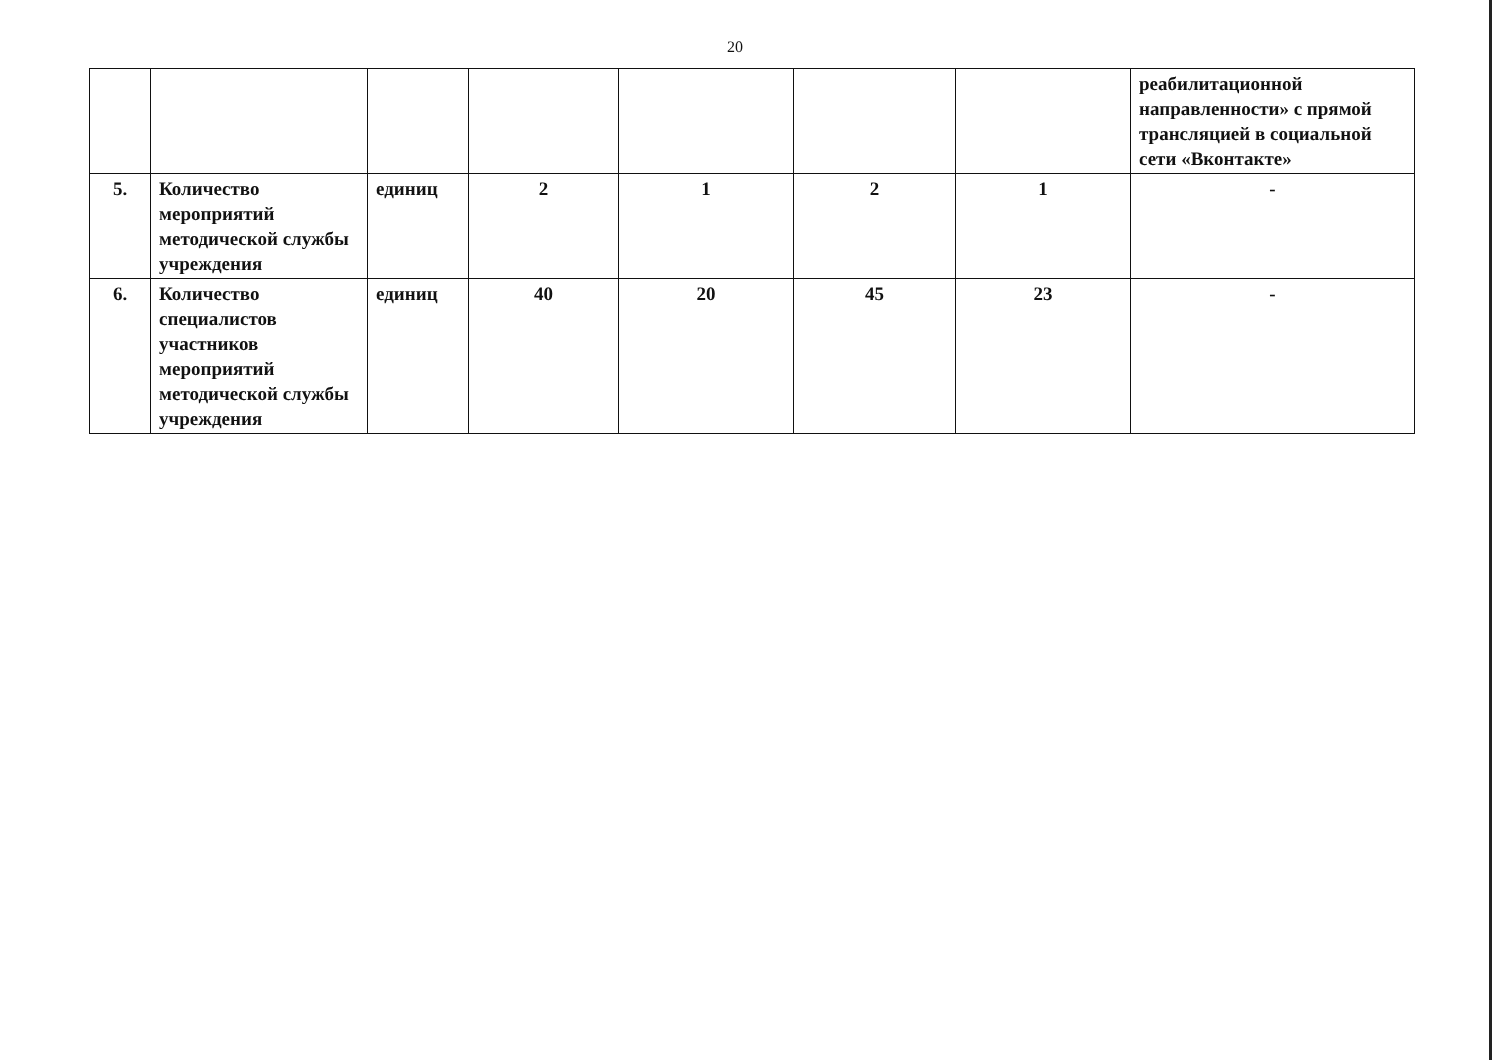20
| | | | | | | | реабилитационной направленности» с прямой трансляцией в социальной сети «Вконтакте» |
| 5. | Количество мероприятий методической службы учреждения | единиц | 2 | 1 | 2 | 1 | - |
| 6. | Количество специалистов участников мероприятий методической службы учреждения | единиц | 40 | 20 | 45 | 23 | - |